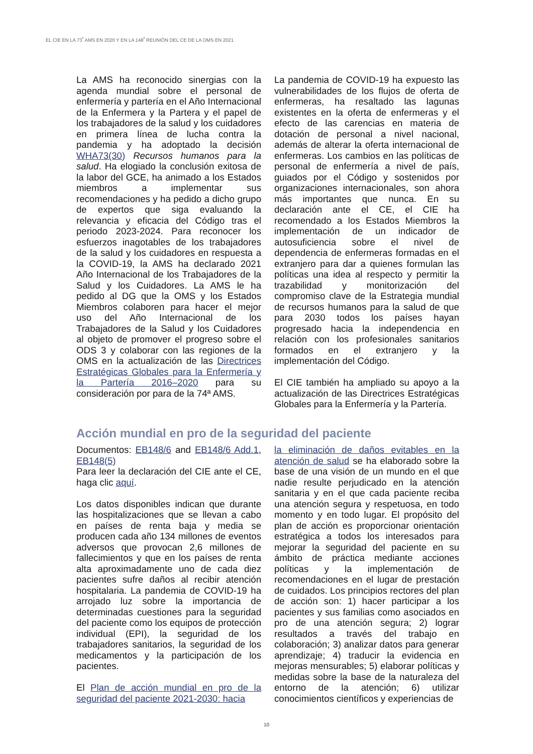EL CIE EN LA 73<sup>ª</sup> AMS EN 2020 Y EN LA 148<sup>ª</sup> REUNIÓN DEL CE DE LA OMS EN 2021
La AMS ha reconocido sinergias con la agenda mundial sobre el personal de enfermería y partería en el Año Internacional de la Enfermera y la Partera y el papel de los trabajadores de la salud y los cuidadores en primera línea de lucha contra la pandemia y ha adoptado la decisión WHA73(30) Recursos humanos para la salud. Ha elogiado la conclusión exitosa de la labor del GCE, ha animado a los Estados miembros a implementar sus recomendaciones y ha pedido a dicho grupo de expertos que siga evaluando la relevancia y eficacia del Código tras el periodo 2023-2024. Para reconocer los esfuerzos inagotables de los trabajadores de la salud y los cuidadores en respuesta a la COVID-19, la AMS ha declarado 2021 Año Internacional de los Trabajadores de la Salud y los Cuidadores. La AMS le ha pedido al DG que la OMS y los Estados Miembros colaboren para hacer el mejor uso del Año Internacional de los Trabajadores de la Salud y los Cuidadores al objeto de promover el progreso sobre el ODS 3 y colaborar con las regiones de la OMS en la actualización de las Directrices Estratégicas Globales para la Enfermería y la Partería 2016–2020 para su consideración por para de la 74ª AMS.
La pandemia de COVID-19 ha expuesto las vulnerabilidades de los flujos de oferta de enfermeras, ha resaltado las lagunas existentes en la oferta de enfermeras y el efecto de las carencias en materia de dotación de personal a nivel nacional, además de alterar la oferta internacional de enfermeras. Los cambios en las políticas de personal de enfermería a nivel de país, guiados por el Código y sostenidos por organizaciones internacionales, son ahora más importantes que nunca. En su declaración ante el CE, el CIE ha recomendado a los Estados Miembros la implementación de un indicador de autosuficiencia sobre el nivel de dependencia de enfermeras formadas en el extranjero para dar a quienes formulan las políticas una idea al respecto y permitir la trazabilidad y monitorización del compromiso clave de la Estrategia mundial de recursos humanos para la salud de que para 2030 todos los países hayan progresado hacia la independencia en relación con los profesionales sanitarios formados en el extranjero y la implementación del Código.
El CIE también ha ampliado su apoyo a la actualización de las Directrices Estratégicas Globales para la Enfermería y la Partería.
Acción mundial en pro de la seguridad del paciente
Documentos: EB148/6 and EB148/6 Add.1, EB148(5)
Para leer la declaración del CIE ante el CE, haga clic aquí.
Los datos disponibles indican que durante las hospitalizaciones que se llevan a cabo en países de renta baja y media se producen cada año 134 millones de eventos adversos que provocan 2,6 millones de fallecimientos y que en los países de renta alta aproximadamente uno de cada diez pacientes sufre daños al recibir atención hospitalaria. La pandemia de COVID-19 ha arrojado luz sobre la importancia de determinadas cuestiones para la seguridad del paciente como los equipos de protección individual (EPI), la seguridad de los trabajadores sanitarios, la seguridad de los medicamentos y la participación de los pacientes.
El Plan de acción mundial en pro de la seguridad del paciente 2021-2030: hacia
la eliminación de daños evitables en la atención de salud se ha elaborado sobre la base de una visión de un mundo en el que nadie resulte perjudicado en la atención sanitaria y en el que cada paciente reciba una atención segura y respetuosa, en todo momento y en todo lugar. El propósito del plan de acción es proporcionar orientación estratégica a todos los interesados para mejorar la seguridad del paciente en su ámbito de práctica mediante acciones políticas y la implementación de recomendaciones en el lugar de prestación de cuidados. Los principios rectores del plan de acción son: 1) hacer participar a los pacientes y sus familias como asociados en pro de una atención segura; 2) lograr resultados a través del trabajo en colaboración; 3) analizar datos para generar aprendizaje; 4) traducir la evidencia en mejoras mensurables; 5) elaborar políticas y medidas sobre la base de la naturaleza del entorno de la atención; 6) utilizar conocimientos científicos y experiencias de
10